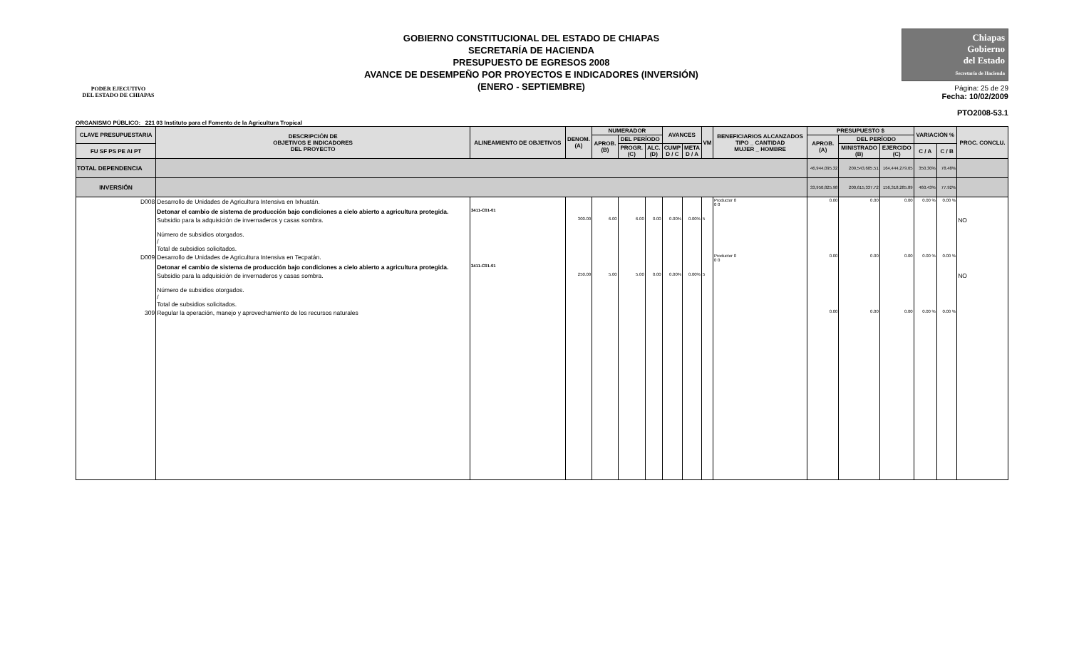PODER EJECUTIVO
DEL ESTADO DE CHIAPAS
GOBIERNO CONSTITUCIONAL DEL ESTADO DE CHIAPAS
SECRETARÍA DE HACIENDA
PRESUPUESTO DE EGRESOS 2008
AVANCE DE DESEMPEÑO POR PROYECTOS E INDICADORES (INVERSIÓN)
(ENERO - SEPTIEMBRE)
Chiapas
Gobierno
del Estado
Secretaría de Hacienda
Página: 25 de 29
Fecha: 10/02/2009
PTO2008-53.1
ORGANISMO PÚBLICO: 221 03 Instituto para el Fomento de la Agricultura Tropical
| CLAVE PRESUPUESTARIA | DESCRIPCIÓN DE OBJETIVOS E INDICADORES DEL PROYECTO | ALINEAMIENTO DE OBJETIVOS | DENOM. (A) | NUMERADOR | | | AVANCES | | VM | BENEFICIARIOS ALCANZADOS TIPO _ CANTIDAD MUJER _ HOMBRE | PRESUPUESTO $ | | | VARIACIÓN % | | PROC. CONCLU. |
| --- | --- | --- | --- | --- | --- | --- | --- | --- | --- | --- | --- | --- | --- | --- | --- | --- |
| | | | | APROB. (B) | DEL PERÍODO | | | | | | APROB. (A) | DEL PERÍODO | | | | |
| FU SF PS PE AI PT | | | | | PROGR. (C) | ALC. (D) | CUMP D / C | META D / A | | | | MINISTRADO (B) | EJERCIDO (C) | C / A | C / B | |
| TOTAL DEPENDENCIA | | | | | | | | | | | 46,944,095.32 | 209,543,605.51 | 164,444,279.65 | 350.30% | 78.48% | |
| INVERSIÓN | | | | | | | | | | | 33,950,825.98 | 200,615,337.72 | 156,318,285.89 | 460.43% | 77.92% | |
| D008 | Desarrollo de Unidades de Agricultura Intensiva en Ixhuatán. | | | | | | | | | Productor 0 0 0 | 0.00 | 0.00 | 0.00 | 0.00 % | 0.00 % | |
| | Detonar el cambio de sistema de producción bajo condiciones a cielo abierto a agricultura protegida. | 3411-C01-01 | | | | | | | | | | | | | | |
| | Subsidio para la adquisición de invernaderos y casas sombra. Número de subsidios otorgados. / Total de subsidios solicitados. | | 300.00 | 6.00 | 6.00 | 0.00 | 0.00% | 0.00% | 5 | | | | | | | NO |
| D009 | Desarrollo de Unidades de Agricultura Intensiva en Tecpatán. | | | | | | | | | Productor 0 0 0 | 0.00 | 0.00 | 0.00 | 0.00 % | 0.00 % | |
| | Detonar el cambio de sistema de producción bajo condiciones a cielo abierto a agricultura protegida. | 3411-C01-01 | | | | | | | | | | | | | | |
| | Subsidio para la adquisición de invernaderos y casas sombra. Número de subsidios otorgados. / Total de subsidios solicitados. | | 250.00 | 5.00 | 5.00 | 0.00 | 0.00% | 0.00% | 5 | | | | | | | NO |
| 309 | Regular la operación, manejo y aprovechamiento de los recursos naturales | | | | | | | | | | 0.00 | 0.00 | 0.00 | 0.00 % | 0.00 % | |